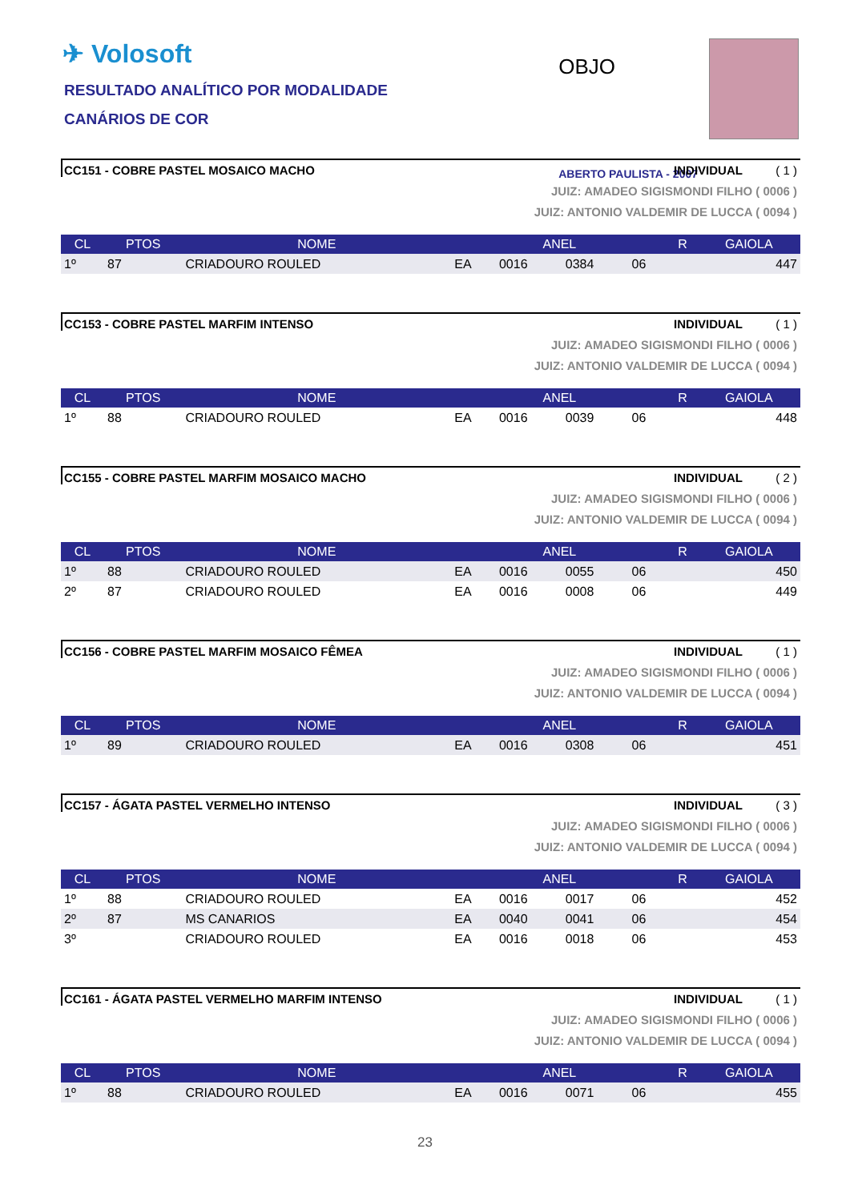✈ Volosoft
RESULTADO ANALÍTICO POR MODALIDADE
CANÁRIOS DE COR
OBJO
ABERTO PAULISTA - 2007
CC151 - COBRE PASTEL MOSAICO MACHO INDIVIDUAL ( 1 )
JUIZ: AMADEO SIGISMONDI FILHO ( 0006 )
JUIZ: ANTONIO VALDEMIR DE LUCCA ( 0094 )
| CL | PTOS | NOME | ANEL | | | | R | GAIOLA |
| --- | --- | --- | --- | --- | --- | --- | --- | --- |
| 1º | 87 | CRIADOURO ROULED | EA | 0016 | 0384 | 06 | | 447 |
CC153 - COBRE PASTEL MARFIM INTENSO INDIVIDUAL ( 1 )
JUIZ: AMADEO SIGISMONDI FILHO ( 0006 )
JUIZ: ANTONIO VALDEMIR DE LUCCA ( 0094 )
| CL | PTOS | NOME | ANEL | | | | R | GAIOLA |
| --- | --- | --- | --- | --- | --- | --- | --- | --- |
| 1º | 88 | CRIADOURO ROULED | EA | 0016 | 0039 | 06 | | 448 |
CC155 - COBRE PASTEL MARFIM MOSAICO MACHO INDIVIDUAL ( 2 )
JUIZ: AMADEO SIGISMONDI FILHO ( 0006 )
JUIZ: ANTONIO VALDEMIR DE LUCCA ( 0094 )
| CL | PTOS | NOME | ANEL | | | | R | GAIOLA |
| --- | --- | --- | --- | --- | --- | --- | --- | --- |
| 1º | 88 | CRIADOURO ROULED | EA | 0016 | 0055 | 06 | | 450 |
| 2º | 87 | CRIADOURO ROULED | EA | 0016 | 0008 | 06 | | 449 |
CC156 - COBRE PASTEL MARFIM MOSAICO FÊMEA INDIVIDUAL ( 1 )
JUIZ: AMADEO SIGISMONDI FILHO ( 0006 )
JUIZ: ANTONIO VALDEMIR DE LUCCA ( 0094 )
| CL | PTOS | NOME | ANEL | | | | R | GAIOLA |
| --- | --- | --- | --- | --- | --- | --- | --- | --- |
| 1º | 89 | CRIADOURO ROULED | EA | 0016 | 0308 | 06 | | 451 |
CC157 - ÁGATA PASTEL VERMELHO INTENSO INDIVIDUAL ( 3 )
JUIZ: AMADEO SIGISMONDI FILHO ( 0006 )
JUIZ: ANTONIO VALDEMIR DE LUCCA ( 0094 )
| CL | PTOS | NOME | ANEL | | | | R | GAIOLA |
| --- | --- | --- | --- | --- | --- | --- | --- | --- |
| 1º | 88 | CRIADOURO ROULED | EA | 0016 | 0017 | 06 | | 452 |
| 2º | 87 | MS CANARIOS | EA | 0040 | 0041 | 06 | | 454 |
| 3º | | CRIADOURO ROULED | EA | 0016 | 0018 | 06 | | 453 |
CC161 - ÁGATA PASTEL VERMELHO MARFIM INTENSO INDIVIDUAL ( 1 )
JUIZ: AMADEO SIGISMONDI FILHO ( 0006 )
JUIZ: ANTONIO VALDEMIR DE LUCCA ( 0094 )
| CL | PTOS | NOME | ANEL | | | | R | GAIOLA |
| --- | --- | --- | --- | --- | --- | --- | --- | --- |
| 1º | 88 | CRIADOURO ROULED | EA | 0016 | 0071 | 06 | | 455 |
23